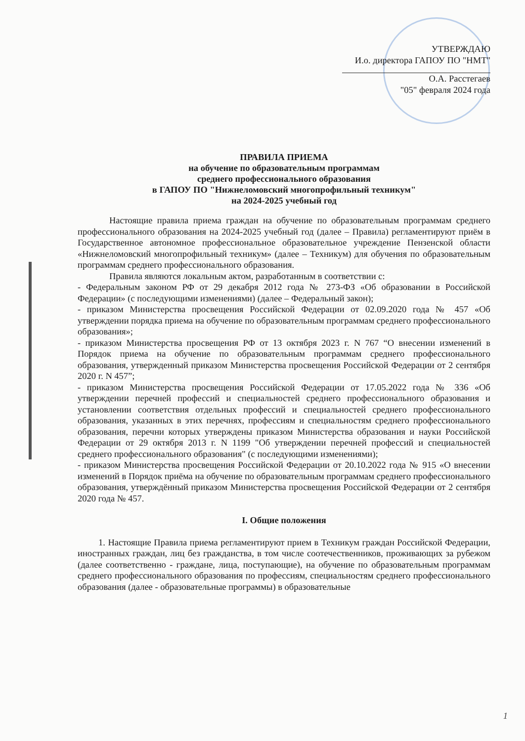УТВЕРЖДАЮ
И.о. директора ГАПОУ ПО "НМТ"
О.А. Расстегаев
"05" февраля 2024 года
ПРАВИЛА ПРИЕМА
на обучение по образовательным программам
среднего профессионального образования
в ГАПОУ ПО "Нижнеломовский многопрофильный техникум"
на 2024-2025 учебный год
Настоящие правила приема граждан на обучение по образовательным программам среднего профессионального образования на 2024-2025 учебный год (далее – Правила) регламентируют приём в Государственное автономное профессиональное образовательное учреждение Пензенской области «Нижнеломовский многопрофильный техникум» (далее – Техникум) для обучения по образовательным программам среднего профессионального образования.
Правила являются локальным актом, разработанным в соответствии с:
- Федеральным законом РФ от 29 декабря 2012 года № 273-ФЗ «Об образовании в Российской Федерации» (с последующими изменениями) (далее – Федеральный закон);
- приказом Министерства просвещения Российской Федерации от 02.09.2020 года № 457 «Об утверждении порядка приема на обучение по образовательным программам среднего профессионального образования»;
- приказом Министерства просвещения РФ от 13 октября 2023 г. N 767 “О внесении изменений в Порядок приема на обучение по образовательным программам среднего профессионального образования, утвержденный приказом Министерства просвещения Российской Федерации от 2 сентября 2020 г. N 457”;
- приказом Министерства просвещения Российской Федерации от 17.05.2022 года № 336 «Об утверждении перечней профессий и специальностей среднего профессионального образования и установлении соответствия отдельных профессий и специальностей среднего профессионального образования, указанных в этих перечнях, профессиям и специальностям среднего профессионального образования, перечни которых утверждены приказом Министерства образования и науки Российской Федерации от 29 октября 2013 г. N 1199 "Об утверждении перечней профессий и специальностей среднего профессионального образования" (с последующими изменениями);
- приказом Министерства просвещения Российской Федерации от 20.10.2022 года № 915 «О внесении изменений в Порядок приёма на обучение по образовательным программам среднего профессионального образования, утверждённый приказом Министерства просвещения Российской Федерации от 2 сентября 2020 года № 457.
I. Общие положения
1. Настоящие Правила приема регламентируют прием в Техникум граждан Российской Федерации, иностранных граждан, лиц без гражданства, в том числе соотечественников, проживающих за рубежом (далее соответственно - граждане, лица, поступающие), на обучение по образовательным программам среднего профессионального образования по профессиям, специальностям среднего профессионального образования (далее - образовательные программы) в образовательные
1